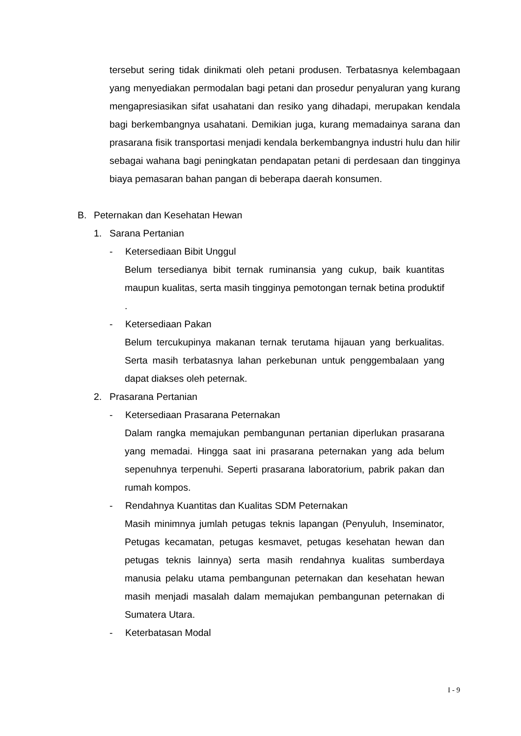tersebut sering tidak dinikmati oleh petani produsen. Terbatasnya kelembagaan yang menyediakan permodalan bagi petani dan prosedur penyaluran yang kurang mengapresiasikan sifat usahatani dan resiko yang dihadapi, merupakan kendala bagi berkembangnya usahatani. Demikian juga, kurang memadainya sarana dan prasarana fisik transportasi menjadi kendala berkembangnya industri hulu dan hilir sebagai wahana bagi peningkatan pendapatan petani di perdesaan dan tingginya biaya pemasaran bahan pangan di beberapa daerah konsumen.
B. Peternakan dan Kesehatan Hewan
1. Sarana Pertanian
- Ketersediaan Bibit Unggul
Belum tersedianya bibit ternak ruminansia yang cukup, baik kuantitas maupun kualitas, serta masih tingginya pemotongan ternak betina produktif .
- Ketersediaan Pakan
Belum tercukupinya makanan ternak terutama hijauan yang berkualitas. Serta masih terbatasnya lahan perkebunan untuk penggembalaan yang dapat diakses oleh peternak.
2. Prasarana Pertanian
- Ketersediaan Prasarana Peternakan
Dalam rangka memajukan pembangunan pertanian diperlukan prasarana yang memadai. Hingga saat ini prasarana peternakan yang ada belum sepenuhnya terpenuhi. Seperti prasarana laboratorium, pabrik pakan dan rumah kompos.
- Rendahnya Kuantitas dan Kualitas SDM Peternakan
Masih minimnya jumlah petugas teknis lapangan (Penyuluh, Inseminator, Petugas kecamatan, petugas kesmavet, petugas kesehatan hewan dan petugas teknis lainnya) serta masih rendahnya kualitas sumberdaya manusia pelaku utama pembangunan peternakan dan kesehatan hewan masih menjadi masalah dalam memajukan pembangunan peternakan di Sumatera Utara.
- Keterbatasan Modal
I - 9